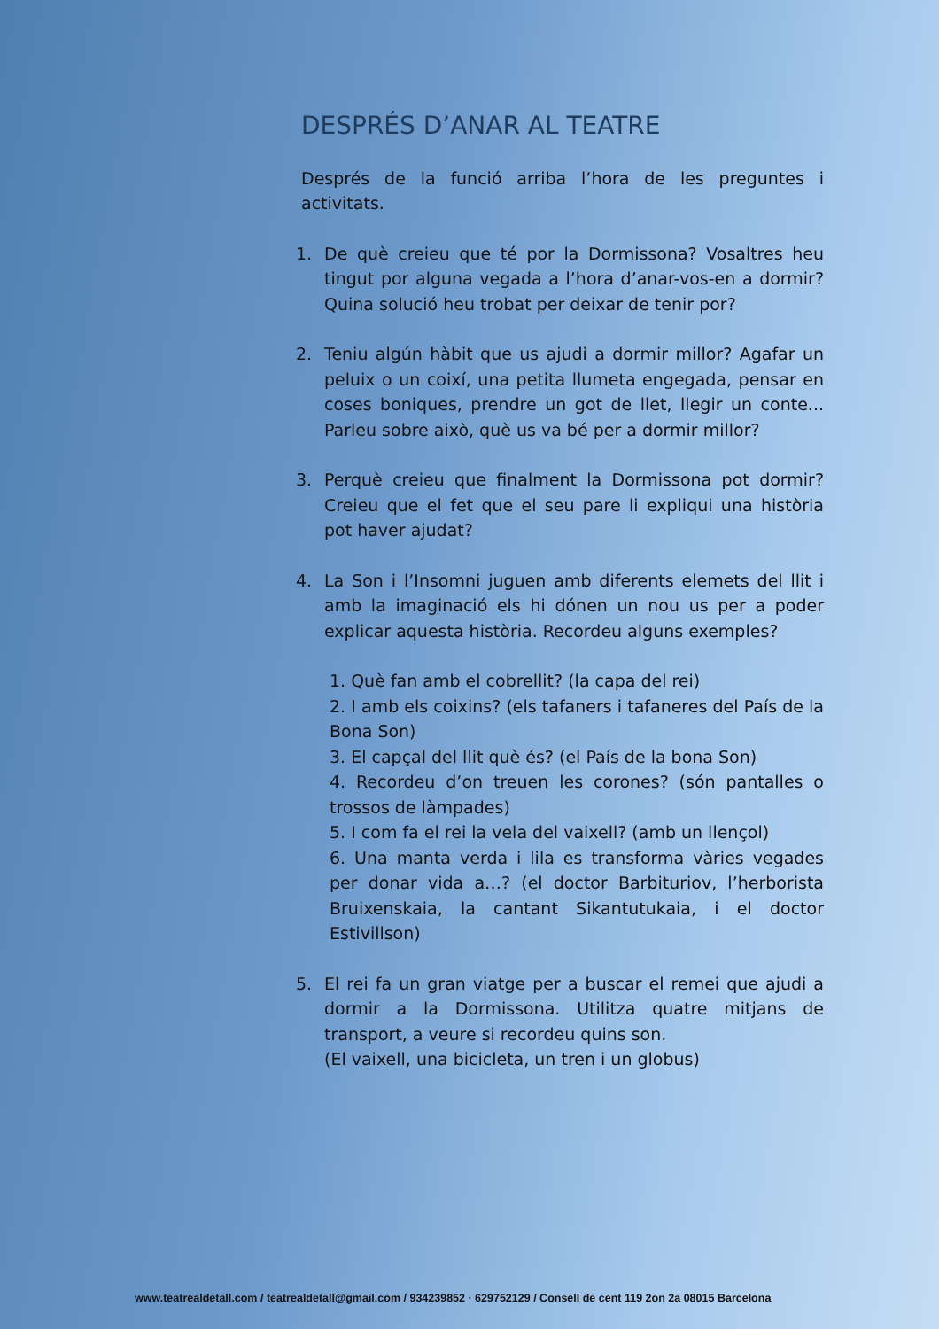DESPRÉS D’ANAR AL TEATRE
Després de la funció arriba l’hora de les preguntes i activitats.
1. De què creieu que té por la Dormissona? Vosaltres heu tingut por alguna vegada a l’hora d’anar-vos-en a dormir? Quina solució heu trobat per deixar de tenir por?
2. Teniu algún hàbit que us ajudi a dormir millor? Agafar un peluix o un coixí, una petita llumeta engegada, pensar en coses boniques, prendre un got de llet, llegir un conte... Parleu sobre això, què us va bé per a dormir millor?
3. Perquè creieu que finalment la Dormissona pot dormir? Creieu que el fet que el seu pare li expliqui una història pot haver ajudat?
4. La Son i l’Insomni juguen amb diferents elemets del llit i amb la imaginació els hi dónen un nou us per a poder explicar aquesta història. Recordeu alguns exemples?
1. Què fan amb el cobrellit? (la capa del rei)
2. I amb els coixins? (els tafaners i tafaneres del País de la Bona Son)
3. El capçal del llit què és? (el País de la bona Son)
4. Recordeu d’on treuen les corones? (són pantalles o trossos de làmpades)
5. I com fa el rei la vela del vaixell? (amb un llençol)
6. Una manta verda i lila es transforma vàries vegades per donar vida a…? (el doctor Barbituriov, l’herborista Bruixenskaia, la cantant Sikantutukaia, i el doctor Estivillson)
5. El rei fa un gran viatge per a buscar el remei que ajudi a dormir a la Dormissona. Utilitza quatre mitjans de transport, a veure si recordeu quins son.
(El vaixell, una bicicleta, un tren i un globus)
www.teatrealdetall.com / teatrealdetall@gmail.com / 934239852 · 629752129 / Consell de cent 119 2on 2a 08015 Barcelona